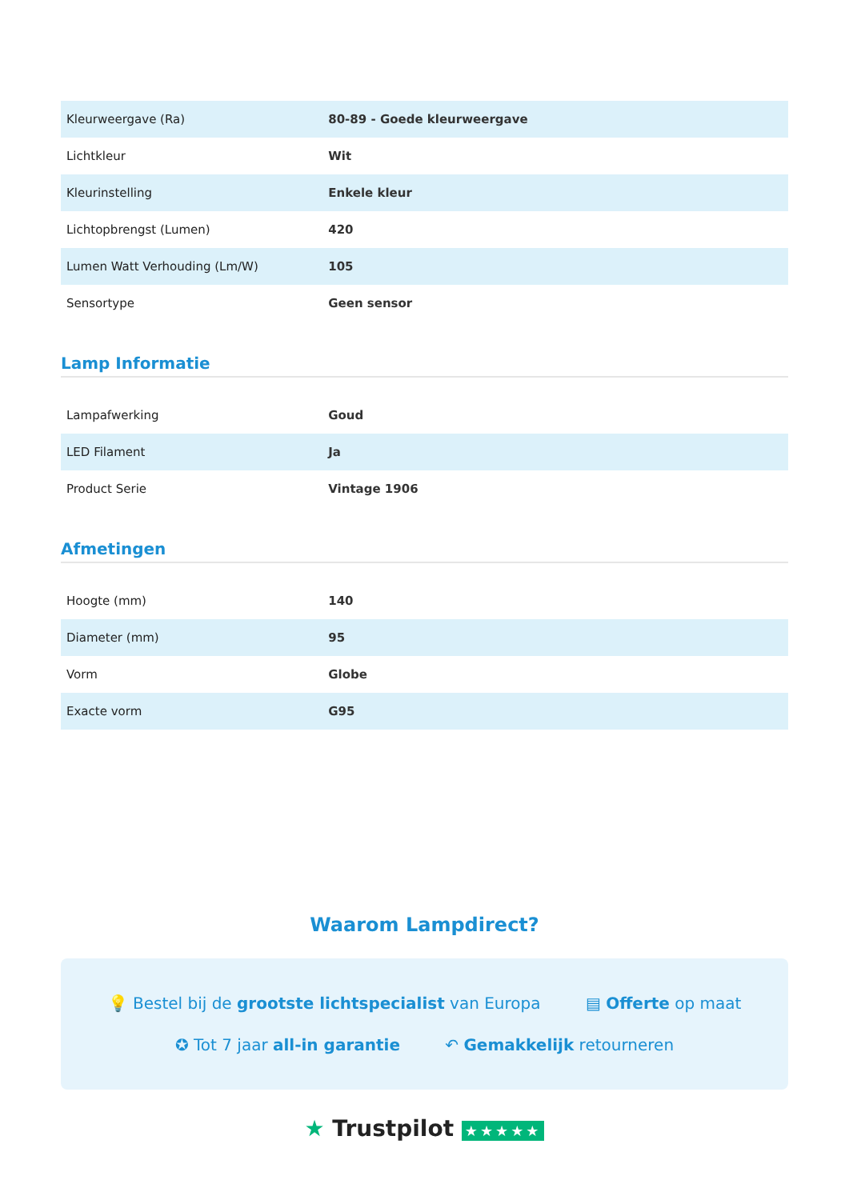| Kleurweergave (Ra) | 80-89 - Goede kleurweergave |
| Lichtkleur | Wit |
| Kleurinstelling | Enkele kleur |
| Lichtopbrengst (Lumen) | 420 |
| Lumen Watt Verhouding (Lm/W) | 105 |
| Sensortype | Geen sensor |
Lamp Informatie
| Lampafwerking | Goud |
| LED Filament | Ja |
| Product Serie | Vintage 1906 |
Afmetingen
| Hoogte (mm) | 140 |
| Diameter (mm) | 95 |
| Vorm | Globe |
| Exacte vorm | G95 |
Waarom Lampdirect?
💡 Bestel bij de grootste lichtspecialist van Europa ▤ Offerte op maat
✪ Tot 7 jaar all-in garantie ↶ Gemakkelijk retourneren
★ Trustpilot ★★★★★